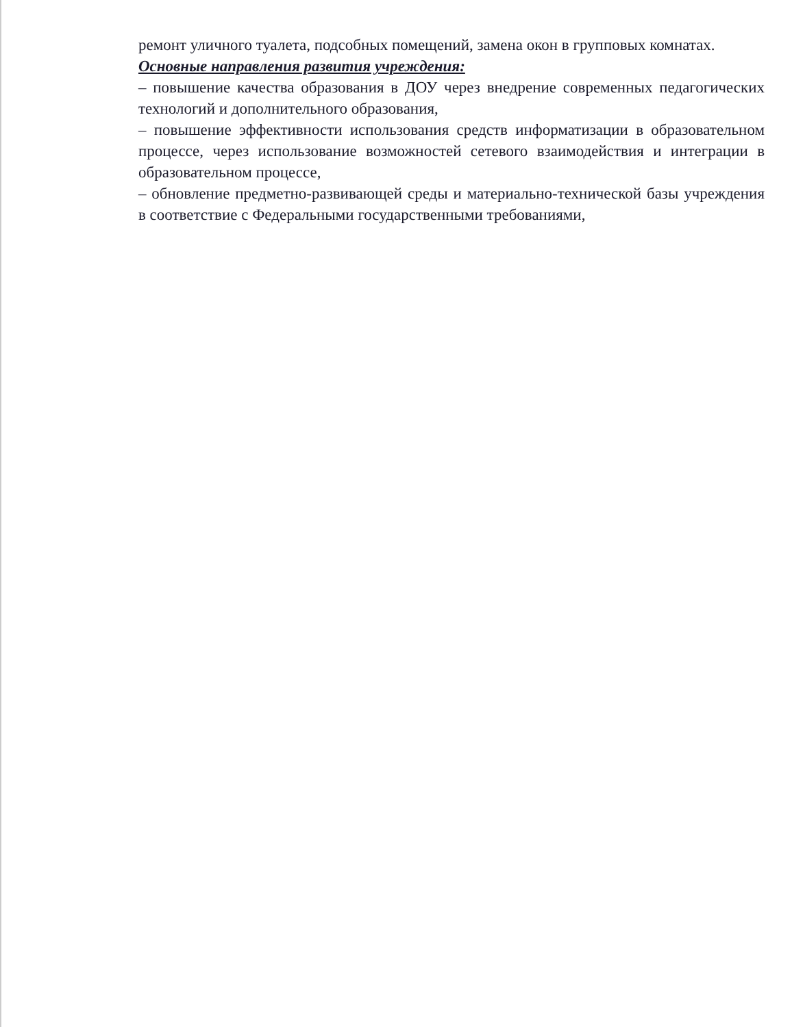ремонт уличного туалета, подсобных помещений, замена окон в групповых комнатах.
Основные направления развития учреждения:
– повышение качества образования в ДОУ через внедрение современных педагогических технологий и дополнительного образования,
– повышение эффективности использования средств информатизации в образовательном процессе, через использование возможностей сетевого взаимодействия и интеграции в образовательном процессе,
– обновление предметно-развивающей среды и материально-технической базы учреждения в соответствие с Федеральными государственными требованиями,